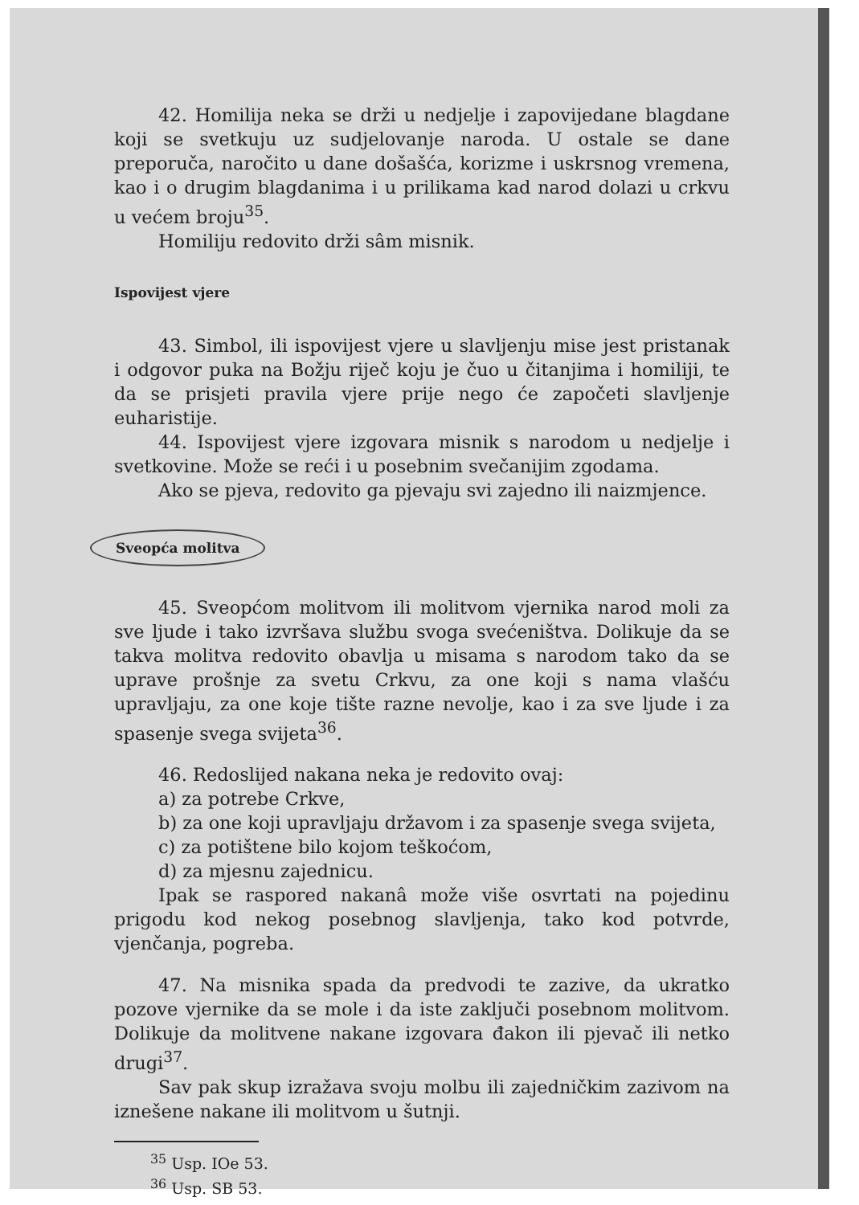42. Homilija neka se drži u nedjelje i zapovijedane blagdane koji se svetkuju uz sudjelovanje naroda. U ostale se dane preporuča, naročito u dane došašća, korizme i uskrsnog vremena, kao i o drugim blagdanima i u prilikama kad narod dolazi u crkvu u većem broju<sup>35</sup>.
Homiliju redovito drži sâm misnik.
Ispovijest vjere
43. Simbol, ili ispovijest vjere u slavljenju mise jest pristanak i odgovor puka na Božju riječ koju je čuo u čitanjima i homiliji, te da se prisjeti pravila vjere prije nego će započeti slavljenje euharistije.
44. Ispovijest vjere izgovara misnik s narodom u nedjelje i svetkovine. Može se reći i u posebnim svečanijim zgodama.
Ako se pjeva, redovito ga pjevaju svi zajedno ili naizmjence.
Sveopća molitva
45. Sveopćom molitvom ili molitvom vjernika narod moli za sve ljude i tako izvršava službu svoga svećeništva. Dolikuje da se takva molitva redovito obavlja u misama s narodom tako da se uprave prošnje za svetu Crkvu, za one koji s nama vlašću upravljaju, za one koje tište razne nevolje, kao i za sve ljude i za spasenje svega svijeta<sup>36</sup>.
46. Redoslijed nakana neka je redovito ovaj:
a) za potrebe Crkve,
b) za one koji upravljaju državom i za spasenje svega svijeta,
c) za potištene bilo kojom teškoćom,
d) za mjesnu zajednicu.
Ipak se raspored nakanâ može više osvrtati na pojedinu prigodu kod nekog posebnog slavljenja, tako kod potvrde, vjenčanja, pogreba.
47. Na misnika spada da predvodi te zazive, da ukratko pozove vjernike da se mole i da iste zaključi posebnom molitvom. Dolikuje da molitvene nakane izgovara đakon ili pjevač ili netko drugi<sup>37</sup>.
Sav pak skup izražava svoju molbu ili zajedničkim zazivom na iznešene nakane ili molitvom u šutnji.
<sup>35</sup> Usp. IOe 53.
<sup>36</sup> Usp. SB 53.